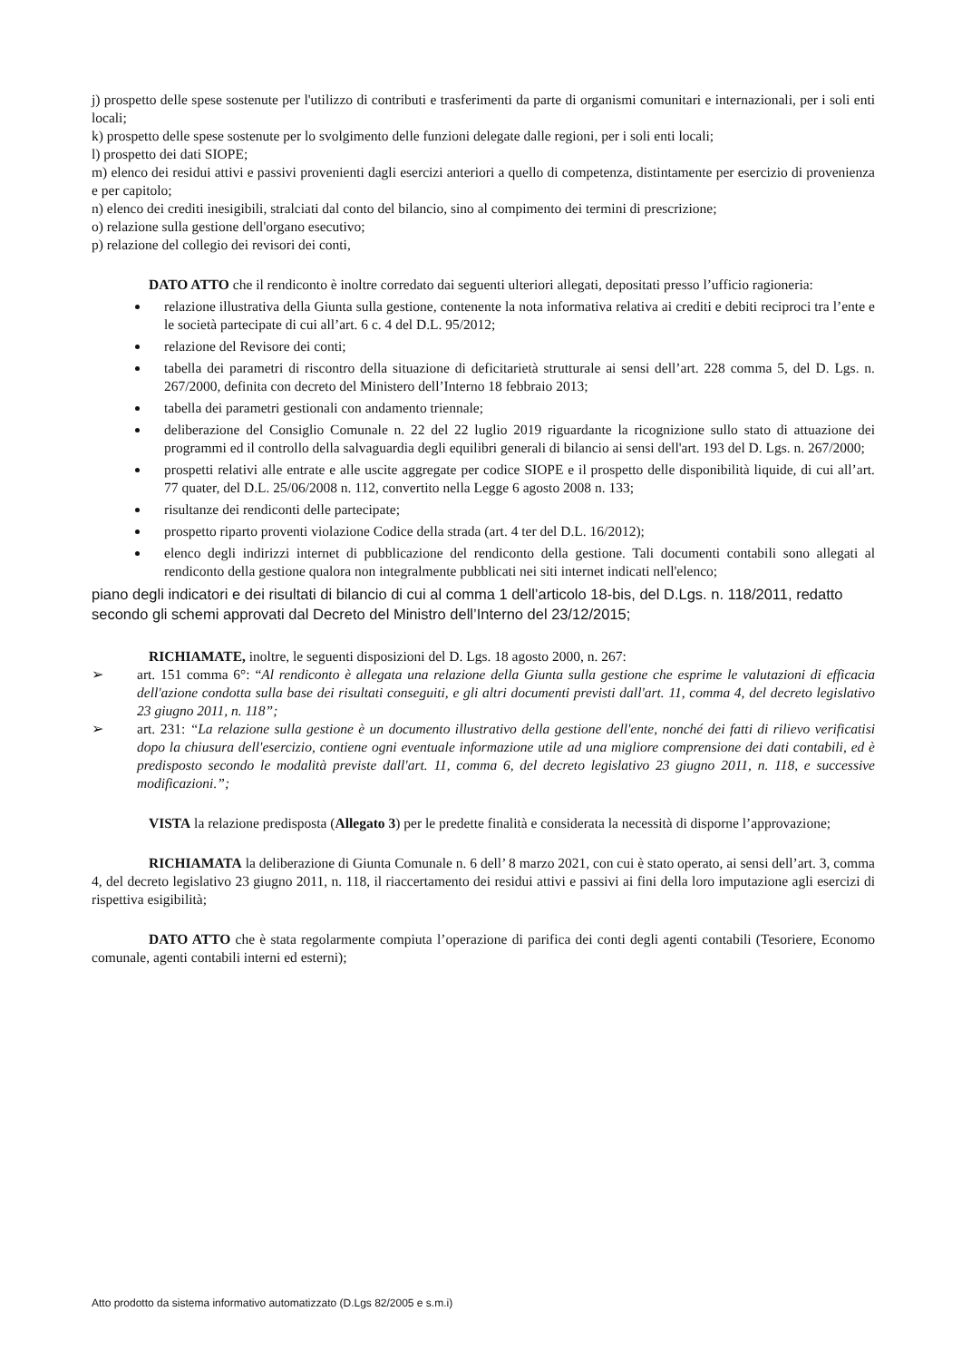j) prospetto delle spese sostenute per l'utilizzo di contributi e trasferimenti da parte di organismi comunitari e internazionali, per i soli enti locali;
k) prospetto delle spese sostenute per lo svolgimento delle funzioni delegate dalle regioni, per i soli enti locali;
l) prospetto dei dati SIOPE;
m) elenco dei residui attivi e passivi provenienti dagli esercizi anteriori a quello di competenza, distintamente per esercizio di provenienza e per capitolo;
n) elenco dei crediti inesigibili, stralciati dal conto del bilancio, sino al compimento dei termini di prescrizione;
o) relazione sulla gestione dell'organo esecutivo;
p) relazione del collegio dei revisori dei conti,
DATO ATTO che il rendiconto è inoltre corredato dai seguenti ulteriori allegati, depositati presso l’ufficio ragioneria:
relazione illustrativa della Giunta sulla gestione, contenente la nota informativa relativa ai crediti e debiti reciproci tra l’ente e le società partecipate di cui all’art. 6 c. 4 del D.L. 95/2012;
relazione del Revisore dei conti;
tabella dei parametri di riscontro della situazione di deficitarietà strutturale ai sensi dell’art. 228 comma 5, del D. Lgs. n. 267/2000, definita con decreto del Ministero dell’Interno 18 febbraio 2013;
tabella dei parametri gestionali con andamento triennale;
deliberazione del Consiglio Comunale n. 22 del 22 luglio 2019 riguardante la ricognizione sullo stato di attuazione dei programmi ed il controllo della salvaguardia degli equilibri generali di bilancio ai sensi dell'art. 193 del D. Lgs. n. 267/2000;
prospetti relativi alle entrate e alle uscite aggregate per codice SIOPE e il prospetto delle disponibilità liquide, di cui all’art. 77 quater, del D.L. 25/06/2008 n. 112, convertito nella Legge 6 agosto 2008 n. 133;
risultanze dei rendiconti delle partecipate;
prospetto riparto proventi violazione Codice della strada (art. 4 ter del D.L. 16/2012);
elenco degli indirizzi internet di pubblicazione del rendiconto della gestione. Tali documenti contabili sono allegati al rendiconto della gestione qualora non integralmente pubblicati nei siti internet indicati nell'elenco;
piano degli indicatori e dei risultati di bilancio di cui al comma 1 dell’articolo 18-bis, del D.Lgs. n. 118/2011, redatto secondo gli schemi approvati dal Decreto del Ministro dell’Interno del 23/12/2015;
RICHIAMATE, inoltre, le seguenti disposizioni del D. Lgs. 18 agosto 2000, n. 267:
➢ art. 151 comma 6°: “Al rendiconto è allegata una relazione della Giunta sulla gestione che esprime le valutazioni di efficacia dell'azione condotta sulla base dei risultati conseguiti, e gli altri documenti previsti dall'art. 11, comma 4, del decreto legislativo 23 giugno 2011, n. 118”;
➢ art. 231: “La relazione sulla gestione è un documento illustrativo della gestione dell'ente, nonché dei fatti di rilievo verificatisi dopo la chiusura dell'esercizio, contiene ogni eventuale informazione utile ad una migliore comprensione dei dati contabili, ed è predisposto secondo le modalità previste dall'art. 11, comma 6, del decreto legislativo 23 giugno 2011, n. 118, e successive modificazioni.”;
VISTA la relazione predisposta (Allegato 3) per le predette finalità e considerata la necessità di disporne l’approvazione;
RICHIAMATA la deliberazione di Giunta Comunale n. 6 dell’ 8 marzo 2021, con cui è stato operato, ai sensi dell’art. 3, comma 4, del decreto legislativo 23 giugno 2011, n. 118, il riaccertamento dei residui attivi e passivi ai fini della loro imputazione agli esercizi di rispettiva esigibilità;
DATO ATTO che è stata regolarmente compiuta l’operazione di parifica dei conti degli agenti contabili (Tesoriere, Economo comunale, agenti contabili interni ed esterni);
Atto prodotto da sistema informativo automatizzato (D.Lgs 82/2005 e s.m.i)